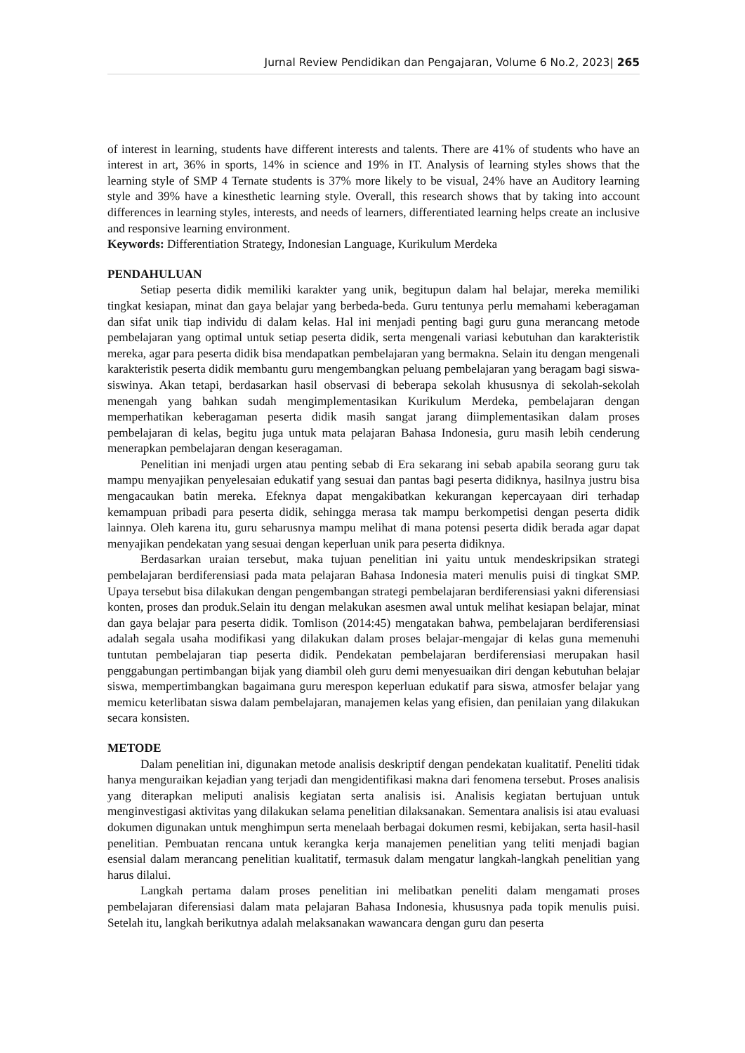Jurnal Review Pendidikan dan Pengajaran, Volume 6 No.2, 2023| 265
of interest in learning, students have different interests and talents. There are 41% of students who have an interest in art, 36% in sports, 14% in science and 19% in IT. Analysis of learning styles shows that the learning style of SMP 4 Ternate students is 37% more likely to be visual, 24% have an Auditory learning style and 39% have a kinesthetic learning style. Overall, this research shows that by taking into account differences in learning styles, interests, and needs of learners, differentiated learning helps create an inclusive and responsive learning environment.
Keywords: Differentiation Strategy, Indonesian Language, Kurikulum Merdeka
PENDAHULUAN
Setiap peserta didik memiliki karakter yang unik, begitupun dalam hal belajar, mereka memiliki tingkat kesiapan, minat dan gaya belajar yang berbeda-beda. Guru tentunya perlu memahami keberagaman dan sifat unik tiap individu di dalam kelas. Hal ini menjadi penting bagi guru guna merancang metode pembelajaran yang optimal untuk setiap peserta didik, serta mengenali variasi kebutuhan dan karakteristik mereka, agar para peserta didik bisa mendapatkan pembelajaran yang bermakna. Selain itu dengan mengenali karakteristik peserta didik membantu guru mengembangkan peluang pembelajaran yang beragam bagi siswa-siswinya. Akan tetapi, berdasarkan hasil observasi di beberapa sekolah khususnya di sekolah-sekolah menengah yang bahkan sudah mengimplementasikan Kurikulum Merdeka, pembelajaran dengan memperhatikan keberagaman peserta didik masih sangat jarang diimplementasikan dalam proses pembelajaran di kelas, begitu juga untuk mata pelajaran Bahasa Indonesia, guru masih lebih cenderung menerapkan pembelajaran dengan keseragaman.
Penelitian ini menjadi urgen atau penting sebab di Era sekarang ini sebab apabila seorang guru tak mampu menyajikan penyelesaian edukatif yang sesuai dan pantas bagi peserta didiknya, hasilnya justru bisa mengacaukan batin mereka. Efeknya dapat mengakibatkan kekurangan kepercayaan diri terhadap kemampuan pribadi para peserta didik, sehingga merasa tak mampu berkompetisi dengan peserta didik lainnya. Oleh karena itu, guru seharusnya mampu melihat di mana potensi peserta didik berada agar dapat menyajikan pendekatan yang sesuai dengan keperluan unik para peserta didiknya.
Berdasarkan uraian tersebut, maka tujuan penelitian ini yaitu untuk mendeskripsikan strategi pembelajaran berdiferensiasi pada mata pelajaran Bahasa Indonesia materi menulis puisi di tingkat SMP. Upaya tersebut bisa dilakukan dengan pengembangan strategi pembelajaran berdiferensiasi yakni diferensiasi konten, proses dan produk.Selain itu dengan melakukan asesmen awal untuk melihat kesiapan belajar, minat dan gaya belajar para peserta didik. Tomlison (2014:45) mengatakan bahwa, pembelajaran berdiferensiasi adalah segala usaha modifikasi yang dilakukan dalam proses belajar-mengajar di kelas guna memenuhi tuntutan pembelajaran tiap peserta didik. Pendekatan pembelajaran berdiferensiasi merupakan hasil penggabungan pertimbangan bijak yang diambil oleh guru demi menyesuaikan diri dengan kebutuhan belajar siswa, mempertimbangkan bagaimana guru merespon keperluan edukatif para siswa, atmosfer belajar yang memicu keterlibatan siswa dalam pembelajaran, manajemen kelas yang efisien, dan penilaian yang dilakukan secara konsisten.
METODE
Dalam penelitian ini, digunakan metode analisis deskriptif dengan pendekatan kualitatif. Peneliti tidak hanya menguraikan kejadian yang terjadi dan mengidentifikasi makna dari fenomena tersebut. Proses analisis yang diterapkan meliputi analisis kegiatan serta analisis isi. Analisis kegiatan bertujuan untuk menginvestigasi aktivitas yang dilakukan selama penelitian dilaksanakan. Sementara analisis isi atau evaluasi dokumen digunakan untuk menghimpun serta menelaah berbagai dokumen resmi, kebijakan, serta hasil-hasil penelitian. Pembuatan rencana untuk kerangka kerja manajemen penelitian yang teliti menjadi bagian esensial dalam merancang penelitian kualitatif, termasuk dalam mengatur langkah-langkah penelitian yang harus dilalui.
Langkah pertama dalam proses penelitian ini melibatkan peneliti dalam mengamati proses pembelajaran diferensiasi dalam mata pelajaran Bahasa Indonesia, khususnya pada topik menulis puisi. Setelah itu, langkah berikutnya adalah melaksanakan wawancara dengan guru dan peserta